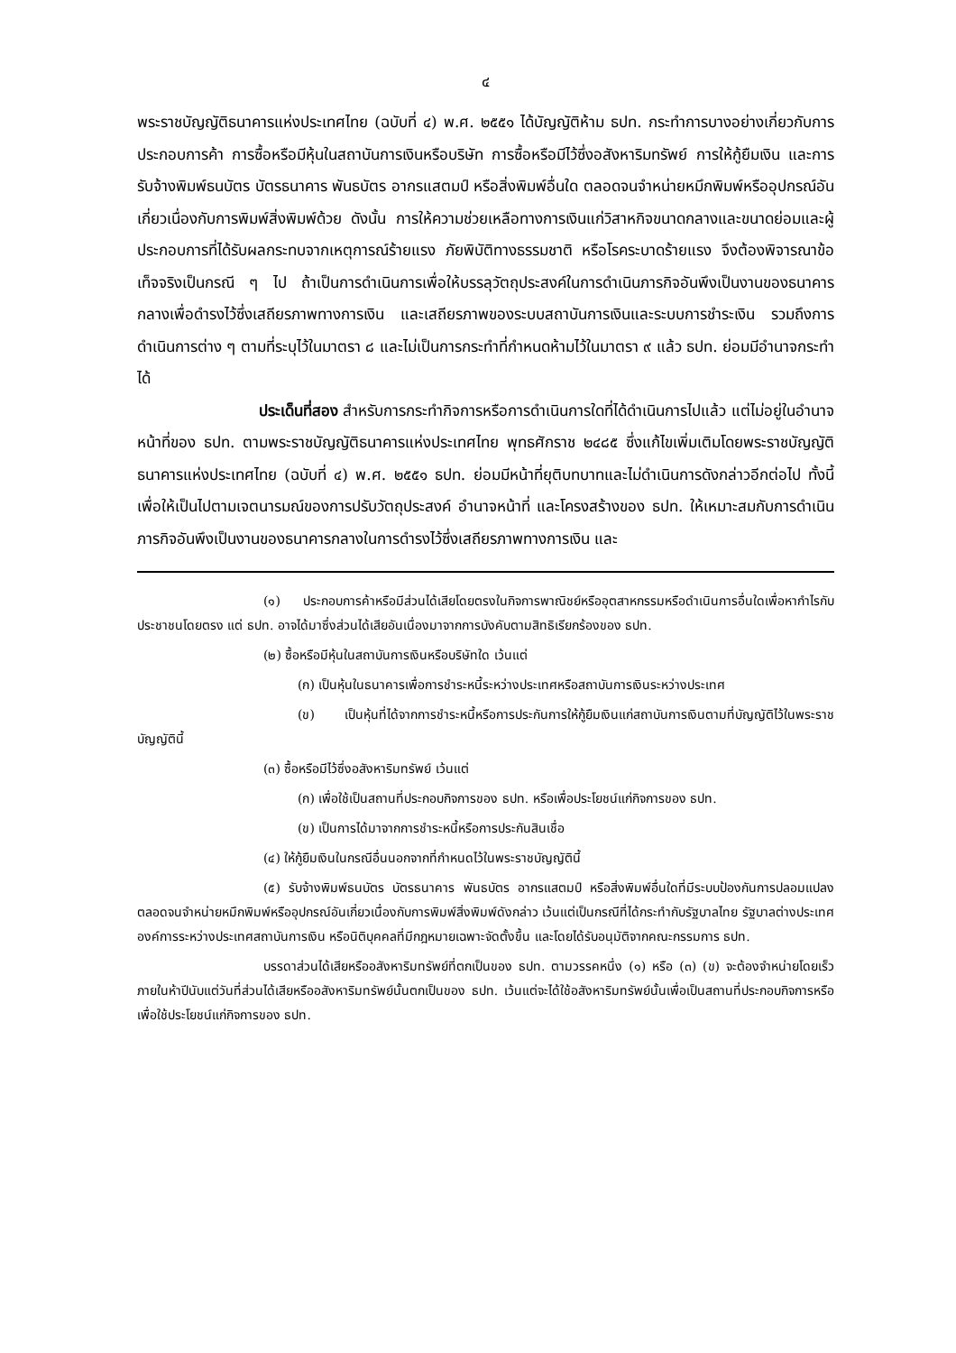๔
พระราชบัญญัติธนาคารแห่งประเทศไทย (ฉบับที่ ๔) พ.ศ. ๒๕๕๑ ได้บัญญัติห้าม ธปท. กระทำการบางอย่างเกี่ยวกับการประกอบการค้า การซื้อหรือมีหุ้นในสถาบันการเงินหรือบริษัท การซื้อหรือมีไว้ซึ่งอสังหาริมทรัพย์ การให้กู้ยืมเงิน และการรับจ้างพิมพ์ธนบัตร บัตรธนาคาร พันธบัตร อากรแสตมป์ หรือสิ่งพิมพ์อื่นใด ตลอดจนจำหน่ายหมึกพิมพ์หรืออุปกรณ์อันเกี่ยวเนื่องกับการพิมพ์สิ่งพิมพ์ด้วย ดังนั้น การให้ความช่วยเหลือทางการเงินแก่วิสาหกิจขนาดกลางและขนาดย่อมและผู้ประกอบการที่ได้รับผลกระทบจากเหตุการณ์ร้ายแรง ภัยพิบัติทางธรรมชาติ หรือโรคระบาดร้ายแรง จึงต้องพิจารณาข้อเท็จจริงเป็นกรณี ๆ ไป ถ้าเป็นการดำเนินการเพื่อให้บรรลุวัตถุประสงค์ในการดำเนินภารกิจอันพึงเป็นงานของธนาคารกลางเพื่อดำรงไว้ซึ่งเสถียรภาพทางการเงิน และเสถียรภาพของระบบสถาบันการเงินและระบบการชำระเงิน รวมถึงการดำเนินการต่าง ๆ ตามที่ระบุไว้ในมาตรา ๘ และไม่เป็นการกระทำที่กำหนดห้ามไว้ในมาตรา ๙ แล้ว ธปท. ย่อมมีอำนาจกระทำได้
ประเด็นที่สอง สำหรับการกระทำกิจการหรือการดำเนินการใดที่ได้ดำเนินการไปแล้ว แต่ไม่อยู่ในอำนาจหน้าที่ของ ธปท. ตามพระราชบัญญัติธนาคารแห่งประเทศไทย พุทธศักราช ๒๔๘๕ ซึ่งแก้ไขเพิ่มเติมโดยพระราชบัญญัติธนาคารแห่งประเทศไทย (ฉบับที่ ๔) พ.ศ. ๒๕๕๑ ธปท. ย่อมมีหน้าที่ยุติบทบาทและไม่ดำเนินการดังกล่าวอีกต่อไป ทั้งนี้ เพื่อให้เป็นไปตามเจตนารมณ์ของการปรับวัตถุประสงค์ อำนาจหน้าที่ และโครงสร้างของ ธปท. ให้เหมาะสมกับการดำเนินภารกิจอันพึงเป็นงานของธนาคารกลางในการดำรงไว้ซึ่งเสถียรภาพทางการเงิน และ
(๑) ประกอบการค้าหรือมีส่วนได้เสียโดยตรงในกิจการพาณิชย์หรืออุตสาหกรรมหรือดำเนินการอื่นใดเพื่อหากำไรกับประชาชนโดยตรง แต่ ธปท. อาจได้มาซึ่งส่วนได้เสียอันเนื่องมาจากการบังคับตามสิทธิเรียกร้องของ ธปท.
(๒) ซื้อหรือมีหุ้นในสถาบันการเงินหรือบริษัทใด เว้นแต่
(ก) เป็นหุ้นในธนาคารเพื่อการชำระหนี้ระหว่างประเทศหรือสถาบันการเงินระหว่างประเทศ
(ข) เป็นหุ้นที่ได้จากการชำระหนี้หรือการประกันการให้กู้ยืมเงินแก่สถาบันการเงินตามที่บัญญัติไว้ในพระราชบัญญัตินี้
(๓) ซื้อหรือมีไว้ซึ่งอสังหาริมทรัพย์ เว้นแต่
(ก) เพื่อใช้เป็นสถานที่ประกอบกิจการของ ธปท. หรือเพื่อประโยชน์แก่กิจการของ ธปท.
(ข) เป็นการได้มาจากการชำระหนี้หรือการประกันสินเชื่อ
(๔) ให้กู้ยืมเงินในกรณีอื่นนอกจากที่กำหนดไว้ในพระราชบัญญัตินี้
(๕) รับจ้างพิมพ์ธนบัตร บัตรธนาคาร พันธบัตร อากรแสตมป์ หรือสิ่งพิมพ์อื่นใดที่มีระบบป้องกันการปลอมแปลง ตลอดจนจำหน่ายหมึกพิมพ์หรืออุปกรณ์อันเกี่ยวเนื่องกับการพิมพ์สิ่งพิมพ์ดังกล่าว เว้นแต่เป็นกรณีที่ได้กระทำกับรัฐบาลไทย รัฐบาลต่างประเทศ องค์การระหว่างประเทศสถาบันการเงิน หรือนิติบุคคลที่มีกฎหมายเฉพาะจัดตั้งขึ้น และโดยได้รับอนุมัติจากคณะกรรมการ ธปท.
บรรดาส่วนได้เสียหรืออสังหาริมทรัพย์ที่ตกเป็นของ ธปท. ตามวรรคหนึ่ง (๑) หรือ (๓) (ข) จะต้องจำหน่ายโดยเร็วภายในห้าปีนับแต่วันที่ส่วนได้เสียหรืออสังหาริมทรัพย์นั้นตกเป็นของ ธปท. เว้นแต่จะได้ใช้อสังหาริมทรัพย์นั้นเพื่อเป็นสถานที่ประกอบกิจการหรือเพื่อใช้ประโยชน์แก่กิจการของ ธปท.